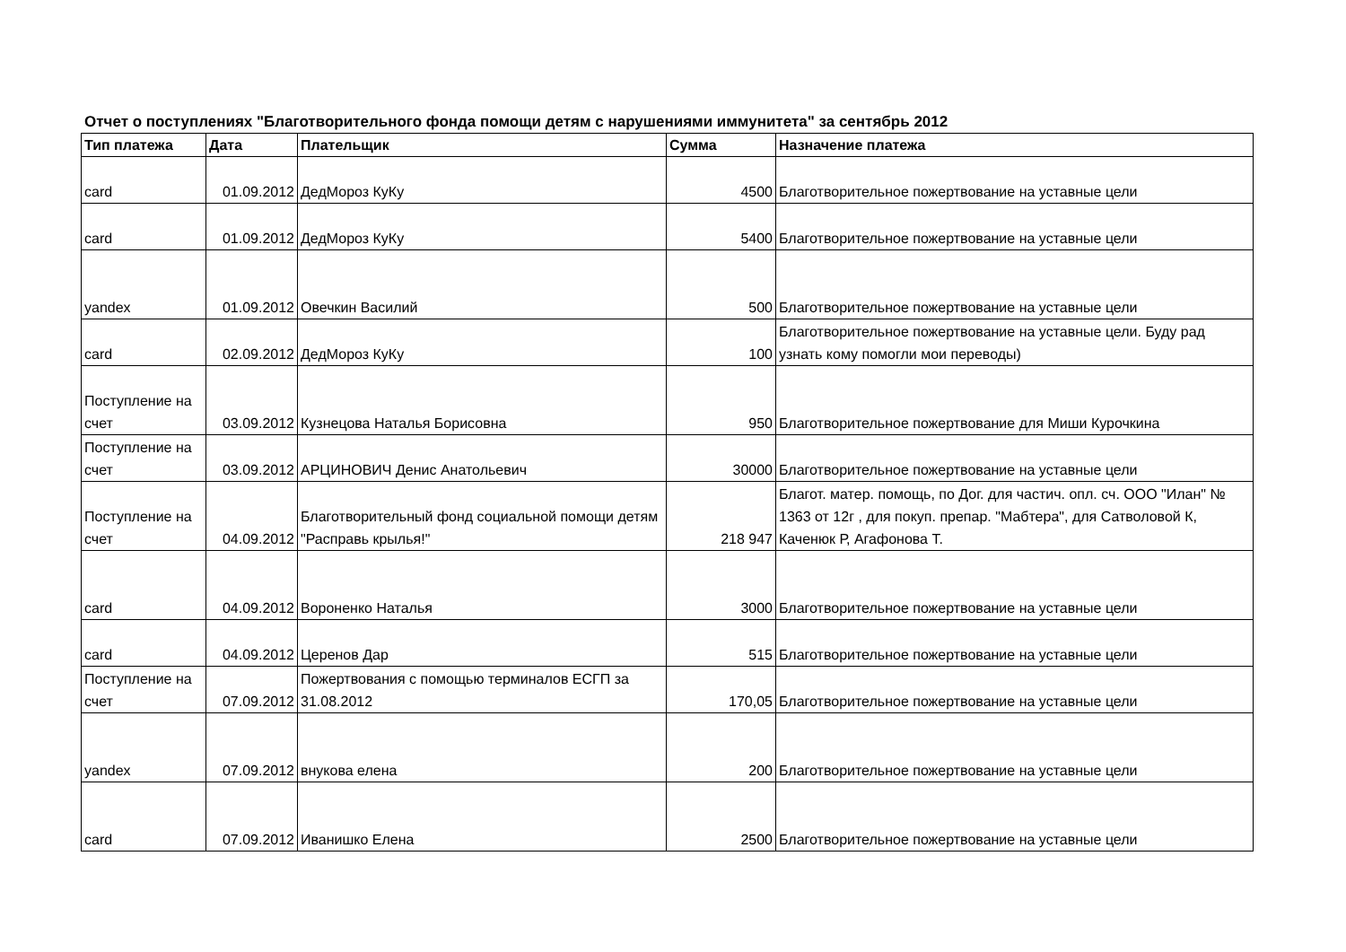Отчет о поступлениях "Благотворительного фонда помощи детям с нарушениями иммунитета" за сентябрь 2012
| Тип платежа | Дата | Плательщик | Сумма | Назначение платежа |
| --- | --- | --- | --- | --- |
| card | 01.09.2012 | ДедМороз КуКу | 4500 | Благотворительное пожертвование на уставные цели |
| card | 01.09.2012 | ДедМороз КуКу | 5400 | Благотворительное пожертвование на уставные цели |
| yandex | 01.09.2012 | Овечкин Василий | 500 | Благотворительное пожертвование на уставные цели |
| card | 02.09.2012 | ДедМороз КуКу | 100 | Благотворительное пожертвование на уставные цели. Буду рад узнать кому помогли мои переводы) |
| Поступление на счет | 03.09.2012 | Кузнецова Наталья Борисовна | 950 | Благотворительное пожертвование для Миши Курочкина |
| Поступление на счет | 03.09.2012 | АРЦИНОВИЧ Денис Анатольевич | 30000 | Благотворительное пожертвование на уставные цели |
| Поступление на счет | 04.09.2012 | Благотворительный фонд социальной помощи детям "Расправь крылья!" | 218 947 | Благот. матер. помощь, по Дог. для частич. опл. сч. ООО "Илан" № 1363 от 12г , для покуп. препар. "Мабтера", для Сатволовой К, Каченюк Р, Агафонова Т. |
| card | 04.09.2012 | Вороненко Наталья | 3000 | Благотворительное пожертвование на уставные цели |
| card | 04.09.2012 | Церенов Дар | 515 | Благотворительное пожертвование на уставные цели |
| Поступление на счет | 07.09.2012 | Пожертвования с помощью терминалов ЕСГП за 31.08.2012 | 170,05 | Благотворительное пожертвование на уставные цели |
| yandex | 07.09.2012 | внукова елена | 200 | Благотворительное пожертвование на уставные цели |
| card | 07.09.2012 | Иванишко Елена | 2500 | Благотворительное пожертвование на уставные цели |